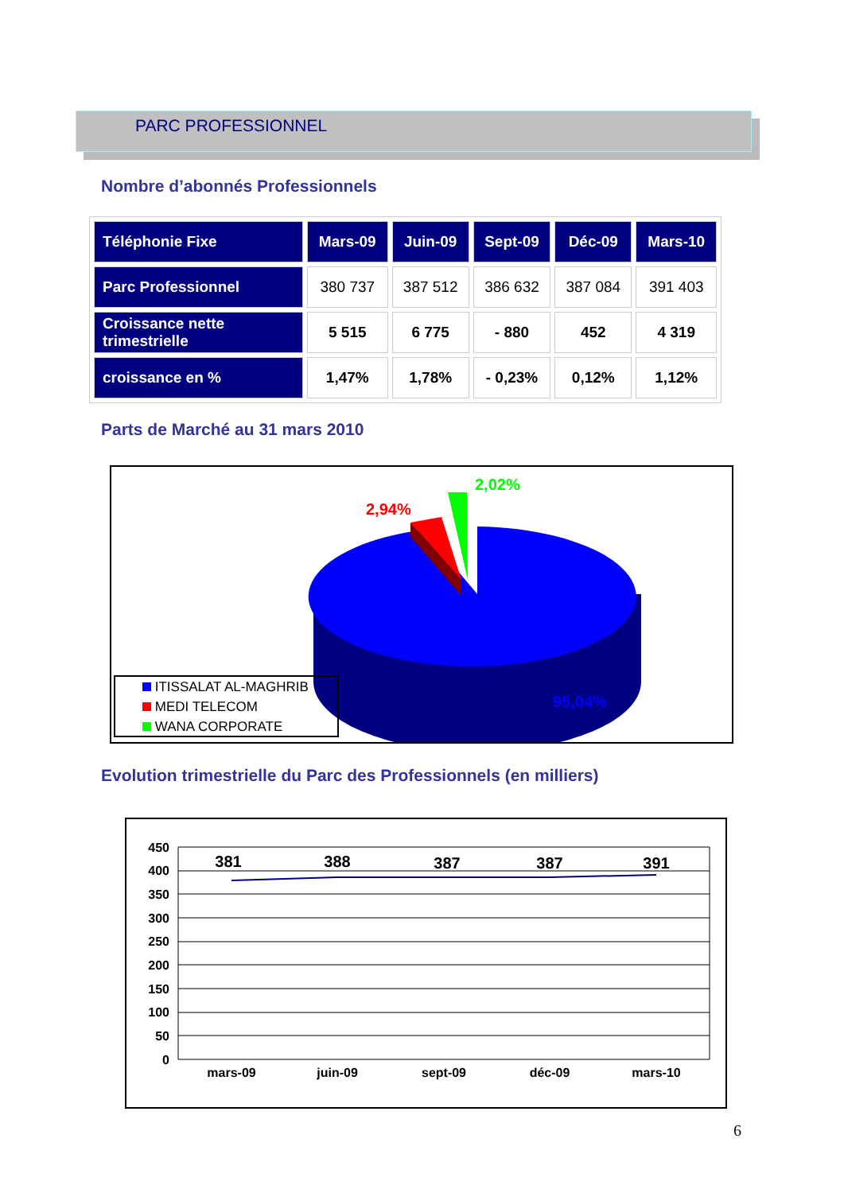PARC PROFESSIONNEL
Nombre d’abonnés Professionnels
| Téléphonie Fixe | Mars-09 | Juin-09 | Sept-09 | Déc-09 | Mars-10 |
| --- | --- | --- | --- | --- | --- |
| Parc Professionnel | 380 737 | 387 512 | 386 632 | 387 084 | 391 403 |
| Croissance nette trimestrielle | 5 515 | 6 775 | - 880 | 452 | 4 319 |
| croissance en % | 1,47% | 1,78% | - 0,23% | 0,12% | 1,12% |
Parts de Marché au 31 mars 2010
2,94%
2,02%
95,04%
ITISSALAT AL-MAGHRIB
MEDI TELECOM
WANA CORPORATE
Evolution trimestrielle du Parc des Professionnels (en milliers)
450
400
350
300
250
200
150
100
50
0
mars-09
juin-09
sept-09
déc-09
mars-10
381
388
387
387
391
6